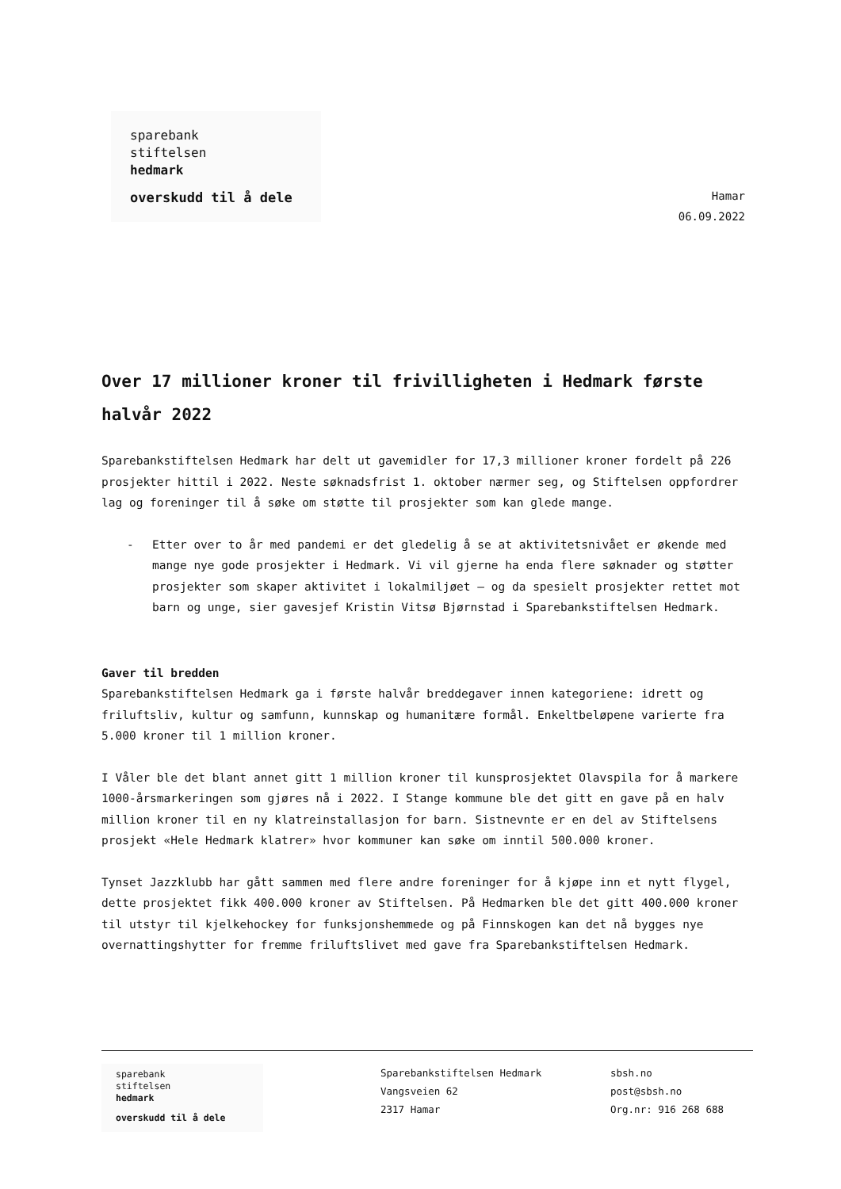sparebank
stiftelsen
hedmark
overskudd til å dele
Hamar
06.09.2022
Over 17 millioner kroner til frivilligheten i Hedmark første halvår 2022
Sparebankstiftelsen Hedmark har delt ut gavemidler for 17,3 millioner kroner fordelt på 226 prosjekter hittil i 2022. Neste søknadsfrist 1. oktober nærmer seg, og Stiftelsen oppfordrer lag og foreninger til å søke om støtte til prosjekter som kan glede mange.
- Etter over to år med pandemi er det gledelig å se at aktivitetsnivået er økende med mange nye gode prosjekter i Hedmark. Vi vil gjerne ha enda flere søknader og støtter prosjekter som skaper aktivitet i lokalmiljøet – og da spesielt prosjekter rettet mot barn og unge, sier gavesjef Kristin Vitsø Bjørnstad i Sparebankstiftelsen Hedmark.
Gaver til bredden
Sparebankstiftelsen Hedmark ga i første halvår breddegaver innen kategoriene: idrett og friluftsliv, kultur og samfunn, kunnskap og humanitære formål. Enkeltbeløpene varierte fra 5.000 kroner til 1 million kroner.
I Våler ble det blant annet gitt 1 million kroner til kunsprosjektet Olavspila for å markere 1000-årsmarkeringen som gjøres nå i 2022. I Stange kommune ble det gitt en gave på en halv million kroner til en ny klatreinstallasjon for barn. Sistnevnte er en del av Stiftelsens prosjekt «Hele Hedmark klatrer» hvor kommuner kan søke om inntil 500.000 kroner.
Tynset Jazzklubb har gått sammen med flere andre foreninger for å kjøpe inn et nytt flygel, dette prosjektet fikk 400.000 kroner av Stiftelsen. På Hedmarken ble det gitt 400.000 kroner til utstyr til kjelkehockey for funksjonshemmede og på Finnskogen kan det nå bygges nye overnattingshytter for fremme friluftslivet med gave fra Sparebankstiftelsen Hedmark.
sparebank
stiftelsen
hedmark
overskudd til å dele
Sparebankstiftelsen Hedmark
Vangsveien 62
2317 Hamar
sbsh.no
post@sbsh.no
Org.nr: 916 268 688